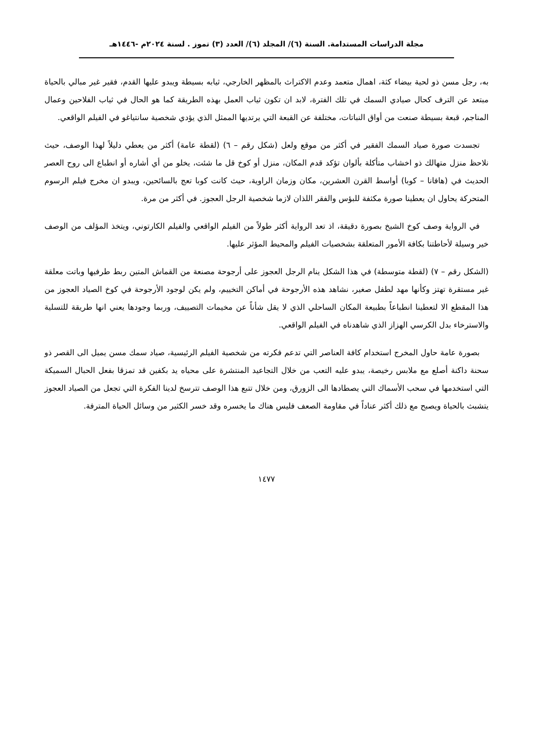مجلة الدراسات المستدامة. السنة (٦)/ المجلد (٦)/ العدد (٣) تموز . لسنة ٢٠٢٤م -١٤٤٦هـ
به، رجل مسن ذو لحية بيضاء كثة، اهمال متعمد وعدم الاكتراث بالمظهر الخارجي، ثيابه بسيطة ويبدو عليها القدم، فقير غير مبالي بالحياة مبتعد عن الترف كحال صيادي السمك في تلك الفترة، لابد ان تكون ثياب العمل بهذه الطريقة كما هو الحال في ثياب الفلاحين وعمال المناجم، قبعة بسيطة صنعت من أواق النباتات، مختلفة عن القبعة التي يرتديها الممثل الذي يؤدي شخصية سانتياغو في الفيلم الواقعي.
تجسدت صورة صياد السمك الفقير في أكثر من موقع ولعل (شكل رقم – ٦) (لقطة عامة) أكثر من يعطي دليلاً لهذا الوصف، حيث نلاحظ منزل متهالك ذو اخشاب متأكلة بألوان تؤكد قدم المكان، منزل أو كوخ قل ما شئت، يخلو من أي أشاره أو انطباع الى روح العصر الحديث في (هافانا – كوبا) أواسط القرن العشرين، مكان وزمان الراوية، حيث كانت كوبا تعج بالسائحين، ويبدو ان مخرج فيلم الرسوم المتحركة يحاول ان يعطينا صورة مكثفة للبؤس والفقر اللذان لازما شخصية الرجل العجوز. في أكثر من مرة.
في الرواية وصف كوخ الشيخ بصورة دقيقة، اذ تعد الرواية أكثر طولاً من الفيلم الواقعي والفيلم الكارتوني، ويتخذ المؤلف من الوصف خير وسيلة لأحاطتنا بكافة الأمور المتعلقة بشخصيات الفيلم والمحيط المؤثر عليها.
(الشكل رقم – ٧) (لقطة متوسطة) في هذا الشكل ينام الرجل العجوز على أرجوحة مصنعة من القماش المتين ربط طرفيها وباتت معلقة غير مستقرة تهتز وكأنها مهد لطفل صغير، نشاهد هذه الأرجوحة في أماكن التخييم، ولم يكن لوجود الأرجوحة في كوخ الصياد العجوز من هذا المقطع الا لتعطينا انطباعاً بطبيعة المكان الساحلي الذي لا يقل شأناً عن مخيمات التصييف، وربما وجودها يعني انها طريقة للتسلية والاسترخاء بدل الكرسي الهزاز الذي شاهدناه في الفيلم الواقعي.
بصورة عامة حاول المخرج استخدام كافة العناصر التي تدعم فكرته من شخصية الفيلم الرئيسية، صياد سمك مسن يميل الى القصر ذو سحنة داكنة أصلع مع ملابس رخيصة، يبدو عليه التعب من خلال التجاعيد المنتشرة على محياه يد بكفين قد تمزقا بفعل الحبال السميكة التي استخدمها في سحب الأسماك التي يصطادها الى الزورق، ومن خلال تتبع هذا الوصف تترسخ لدينا الفكرة التي تجعل من الصياد العجوز يتشبث بالحياة ويصبح مع ذلك أكثر عناداً في مقاومة الصعف فليس هناك ما يخسره وقد خسر الكثير من وسائل الحياة المترفة.
١٤٧٧